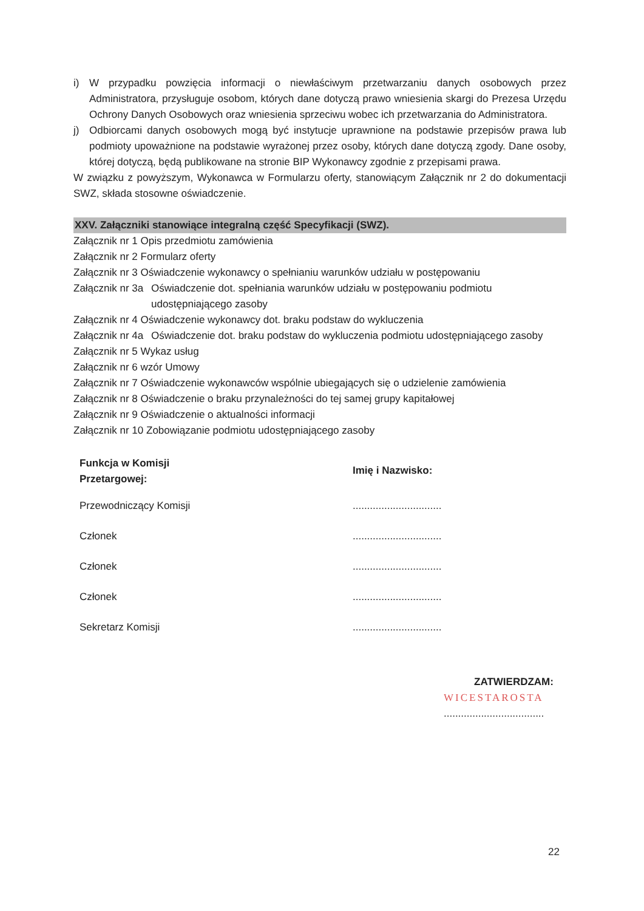i) W przypadku powzięcia informacji o niewłaściwym przetwarzaniu danych osobowych przez Administratora, przysługuje osobom, których dane dotyczą prawo wniesienia skargi do Prezesa Urzędu Ochrony Danych Osobowych oraz wniesienia sprzeciwu wobec ich przetwarzania do Administratora.
j) Odbiorcami danych osobowych mogą być instytucje uprawnione na podstawie przepisów prawa lub podmioty upoważnione na podstawie wyrażonej przez osoby, których dane dotyczą zgody. Dane osoby, której dotyczą, będą publikowane na stronie BIP Wykonawcy zgodnie z przepisami prawa.
W związku z powyższym, Wykonawca w Formularzu oferty, stanowiącym Załącznik nr 2 do dokumentacji SWZ, składa stosowne oświadczenie.
XXV. Załączniki stanowiące integralną część Specyfikacji (SWZ).
Załącznik nr 1 Opis przedmiotu zamówienia
Załącznik nr 2 Formularz oferty
Załącznik nr 3 Oświadczenie wykonawcy o spełnianiu warunków udziału w postępowaniu
Załącznik nr 3a Oświadczenie dot. spełniania warunków udziału w postępowaniu podmiotu udostępniającego zasoby
Załącznik nr 4 Oświadczenie wykonawcy dot. braku podstaw do wykluczenia
Załącznik nr 4a Oświadczenie dot. braku podstaw do wykluczenia podmiotu udostępniającego zasoby
Załącznik nr 5 Wykaz usług
Załącznik nr 6 wzór Umowy
Załącznik nr 7 Oświadczenie wykonawców wspólnie ubiegających się o udzielenie zamówienia
Załącznik nr 8 Oświadczenie o braku przynależności do tej samej grupy kapitałowej
Załącznik nr 9 Oświadczenie o aktualności informacji
Załącznik nr 10 Zobowiązanie podmiotu udostępniającego zasoby
Funkcja w Komisji
Przetargowej:
Przewodniczący Komisji
Członek
Członek
Członek
Sekretarz Komisji
Imię i Nazwisko:
...............................
...............................
...............................
...............................
...............................
ZATWIERDZAM:
WICESTAROSTA
...................................
22